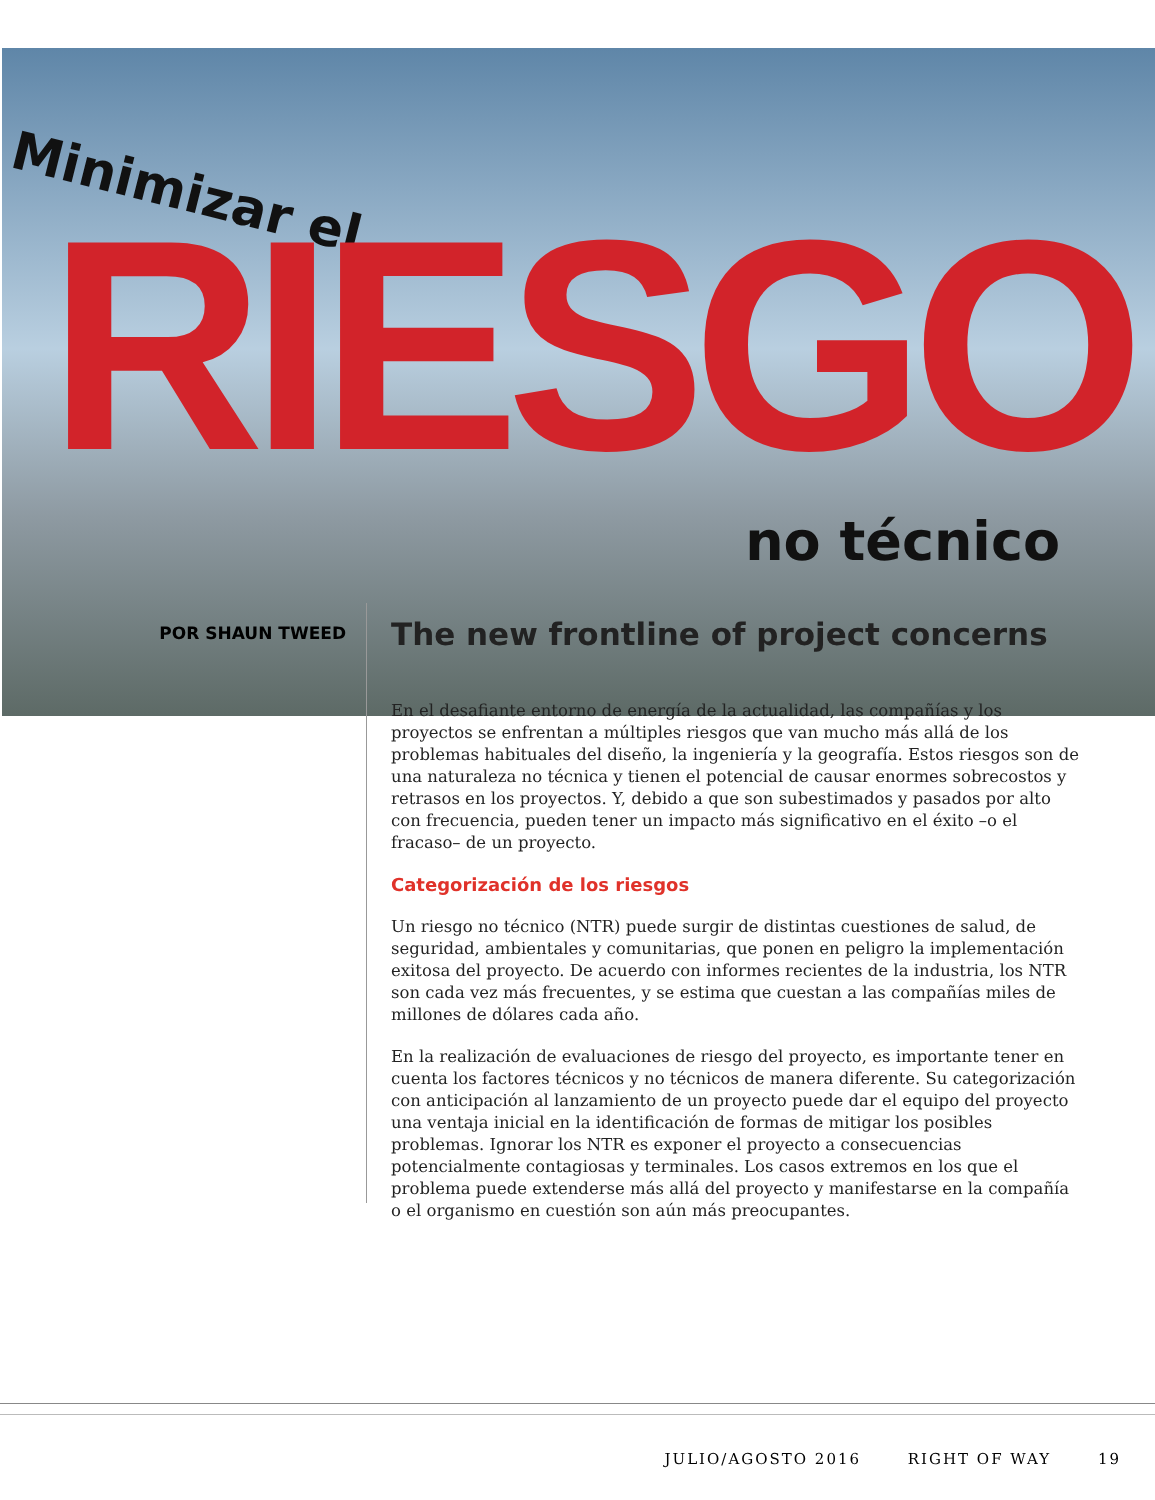Minimizar el
RIESGO
no técnico
POR SHAUN TWEED
The new frontline of project concerns
En el desafiante entorno de energía de la actualidad, las compañías y los proyectos se enfrentan a múltiples riesgos que van mucho más allá de los problemas habituales del diseño, la ingeniería y la geografía. Estos riesgos son de una naturaleza no técnica y tienen el potencial de causar enormes sobrecostos y retrasos en los proyectos. Y, debido a que son subestimados y pasados por alto con frecuencia, pueden tener un impacto más significativo en el éxito –o el fracaso– de un proyecto.
Categorización de los riesgos
Un riesgo no técnico (NTR) puede surgir de distintas cuestiones de salud, de seguridad, ambientales y comunitarias, que ponen en peligro la implementación exitosa del proyecto. De acuerdo con informes recientes de la industria, los NTR son cada vez más frecuentes, y se estima que cuestan a las compañías miles de millones de dólares cada año.
En la realización de evaluaciones de riesgo del proyecto, es importante tener en cuenta los factores técnicos y no técnicos de manera diferente. Su categorización con anticipación al lanzamiento de un proyecto puede dar el equipo del proyecto una ventaja inicial en la identificación de formas de mitigar los posibles problemas. Ignorar los NTR es exponer el proyecto a consecuencias potencialmente contagiosas y terminales. Los casos extremos en los que el problema puede extenderse más allá del proyecto y manifestarse en la compañía o el organismo en cuestión son aún más preocupantes.
JULIO/AGOSTO 2016 RIGHT OF WAY 19